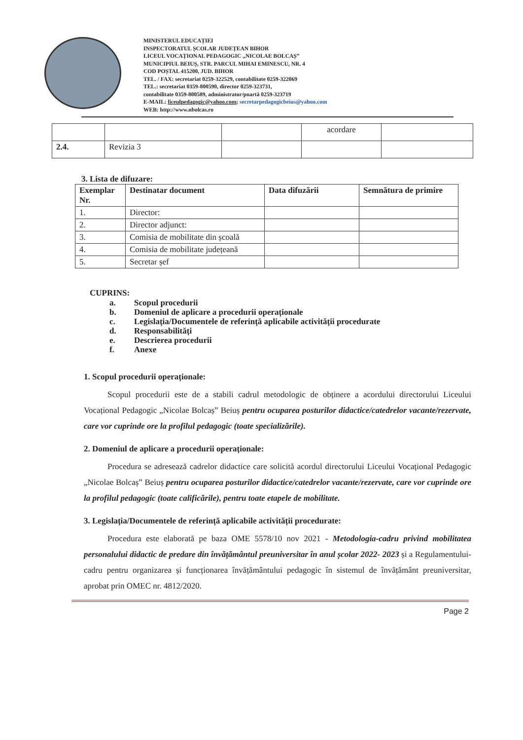MINISTERUL EDUCAȚIEI
INSPECTORATUL ȘCOLAR JUDEȚEAN BIHOR
LICEUL VOCAȚIONAL PEDAGOGIC „NICOLAE BOLCAȘ”
MUNICIPIUL BEIUȘ, STR. PARCUL MIHAI EMINESCU, NR. 4
COD POȘTAL 415200, JUD. BIHOR
TEL. / FAX: secretariat 0259-322529, contabilitate 0259-322069
TEL.: secretariat 0359-800590, director 0259-323731,
contabilitate 0359-800589, administrator/poartă 0259-323719
E-MAIL: liceulpedagogic@yahoo.com; secretarpedagogicbeius@yahoo.com
WEB: http://www.nbolcas.ro
| | | | acordare | |
| 2.4. | Revizia 3 | | | |
3. Lista de difuzare:
| Exemplar Nr. | Destinatar document | Data difuzării | Semnătura de primire |
| --- | --- | --- | --- |
| 1. | Director: | | |
| 2. | Director adjunct: | | |
| 3. | Comisia de mobilitate din școală | | |
| 4. | Comisia de mobilitate județeană | | |
| 5. | Secretar șef | | |
CUPRINS:
a. Scopul procedurii
b. Domeniul de aplicare a procedurii operaționale
c. Legislația/Documentele de referință aplicabile activității procedurate
d. Responsabilități
e. Descrierea procedurii
f. Anexe
1. Scopul procedurii operaționale:
Scopul procedurii este de a stabili cadrul metodologic de obținere a acordului directorului Liceului Vocațional Pedagogic „Nicolae Bolcaș” Beiuș pentru ocuparea posturilor didactice/catedrelor vacante/rezervate, care vor cuprinde ore la profilul pedagogic (toate specializările).
2. Domeniul de aplicare a procedurii operaționale:
Procedura se adresează cadrelor didactice care solicită acordul directorului Liceului Vocațional Pedagogic „Nicolae Bolcaș” Beiuș pentru ocuparea posturilor didactice/catedrelor vacante/rezervate, care vor cuprinde ore la profilul pedagogic (toate calificările), pentru toate etapele de mobilitate.
3. Legislația/Documentele de referință aplicabile activității procedurate:
Procedura este elaborată pe baza OME 5578/10 nov 2021 - Metodologia-cadru privind mobilitatea personalului didactic de predare din învățământul preuniversitar în anul școlar 2022- 2023 și a Regulamentului-cadru pentru organizarea și funcționarea învățământului pedagogic în sistemul de învățământ preuniversitar, aprobat prin OMEC nr. 4812/2020.
Page 2